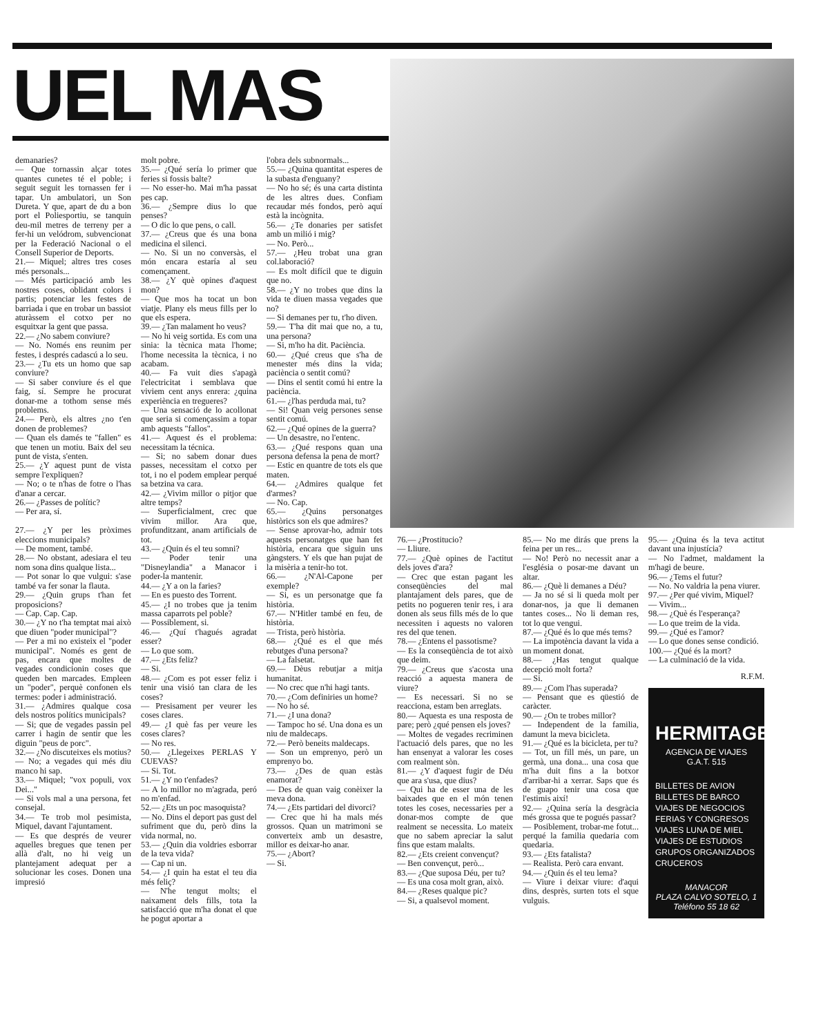UEL MAS
demanaries?
— Que tornassin alçar totes quantes cunetes té el poble; i seguit seguit les tornassen fer i tapar. Un ambulatori, un Son Dureta. Y que, apart de du a bon port el Poliesportiu, se tanquin deu-mil metres de terreny per a fer-hi un velódrom, subvencionat per la Federació Nacional o el Consell Superior de Deports.
21.— Miquel; altres tres coses més personals...
— Més participació amb les nostres coses, oblidant colors i partis; potenciar les festes de barriada i que en trobar un bassiot aturàssem el cotxo per no esquitxar la gent que passa.
22.— ¿No sabem conviure?
— No. Només ens reunim per festes, i després cadascú a lo seu.
23.— ¿Tu ets un homo que sap conviure?
— Si saber conviure és el que faig, sí. Sempre he procurat donar-me a tothom sense més problems.
24.— Però, els altres ¿no t'en donen de problemes?
— Quan els damés te "fallen" es que tenen un motiu. Baix del seu punt de vista, s'enten.
25.— ¿Y aquest punt de vista sempre l'expliquen?
— No; o te n'has de fotre o l'has d'anar a cercar.
26.— ¿Passes de polític?
— Per ara, sí.
27.— ¿Y per les pròximes eleccions municipals?
— De moment, també.
28.— No obstant, adesiara el teu nom sona dins qualque lista...
— Pot sonar lo que vulgui: s'ase també va fer sonar la flauta.
29.— ¿Quin grups t'han fet proposicions?
— Cap. Cap. Cap.
30.— ¿Y no t'ha temptat mai això que diuen "poder municipal"?
— Per a mi no existeix el "poder municipal". Només es gent de pas, encara que moltes de vegades condicionin coses que queden ben marcades. Empleen un "poder", perquè confonen els termes: poder i administració.
31.— ¿Admires qualque cosa dels nostros polítics municipals?
— Si; que de vegades passin pel carrer i hagin de sentir que les diguin "peus de porc".
32.— ¿No discuteixes els motius?
— No; a vegades qui més diu manco hi sap.
33.— Miquel; "vox populi, vox Dei..."
— Si vols mal a una persona, fet consejal.
34.— Te trob mol pesimista, Miquel, davant l'ajuntament.
— Es que després de veurer aquelles bregues que tenen per allà d'alt, no hi veig un plantejament adequat per a solucionar les coses. Donen una impresió
molt pobre.
35.— ¿Qué sería lo primer que feries si fossis balte?
— No esser-ho. Mai m'ha passat pes cap.
36.— ¿Sempre dius lo que penses?
— O dic lo que pens, o call.
37.— ¿Creus que és una bona medicina el silenci.
— No. Si un no conversàs, el món encara estaría al seu començament.
38.— ¿Y què opines d'aquest mon?
— Que mos ha tocat un bon viatje. Plany els meus fills per lo que els espera.
39.— ¿Tan malament ho veus?
— No hi veig sortida. Es com una sinia: la tècnica mata l'home; l'home necessita la tècnica, i no acabam.
40.— Fa vuit dies s'apagà l'electricitat i semblava que viviem cent anys enrera: ¿quina experiència en tregueres?
— Una sensació de lo acollonat que seria si començassim a topar amb aquests "fallos".
41.— Aquest és el problema: necessitam la técnica.
— Si; no sabem donar dues passes, necessitam el cotxo per tot, i no el podem emplear perqué sa betzina va cara.
42.— ¿Vivim millor o pitjor que altre temps?
— Superficialment, crec que vivim millor. Ara que, profunditzant, anam artificials de tot.
43.— ¿Quin és el teu somni?
— Poder tenir una "Disneylandia" a Manacor i poder-la mantenir.
44.— ¿Y a on la faries?
— En es puesto des Torrent.
45.— ¿I no trobes que ja tenim massa caparrots pel poble?
— Possiblement, si.
46.— ¿Quí t'hagués agradat esser?
— Lo que som.
47.— ¿Ets feliz?
— Si.
48.— ¿Com es pot esser feliz i tenir una visió tan clara de les coses?
— Presisament per veurer les coses clares.
49.— ¿I què fas per veure les coses clares?
— No res.
50.— ¿Llegeixes PERLAS Y CUEVAS?
— Si. Tot.
51.— ¿Y no t'enfades?
— A lo millor no m'agrada, peró no m'enfad.
52.— ¿Ets un poc masoquista?
— No. Dins el deport pas gust del sufriment que du, però dins la vida normal, no.
53.— ¿Quin dia voldries esborrar de la teva vida?
— Cap ni un.
54.— ¿I quin ha estat el teu dia més feliç?
— N'he tengut molts; el naixament dels fills, tota la satisfacció que m'ha donat el que he pogut aportar a
l'obra dels subnormals...
55.— ¿Quina quantitat esperes de la subasta d'enguany?
— No ho sé; és una carta distinta de les altres dues. Confiam recaudar més fondos, però aquí està la incògnita.
56.— ¿Te donaries per satisfet amb un milió i mig?
— No. Però...
57.— ¿Heu trobat una gran col.laboració?
— Es molt difícil que te diguin que no.
58.— ¿Y no trobes que dins la vida te diuen massa vegades que no?
— Si demanes per tu, t'ho diven.
59.— T'ha dit mai que no, a tu, una persona?
— Si, m'ho ha dit. Paciència.
60.— ¿Qué creus que s'ha de menester més dins la vida; paciència o sentit comú?
— Dins el sentit comú hi entre la paciència.
61.— ¿l'has perduda mai, tu?
— Si! Quan veig persones sense sentit comú.
62.— ¿Qué opines de la guerra?
— Un desastre, no l'entenc.
63.— ¿Qué respons quan una persona defensa la pena de mort?
— Estic en quantre de tots els que maten.
64.— ¿Admires qualque fet d'armes?
— No. Cap.
65.— ¿Quins personatges històrics son els que admires?
— Sense aprovar-ho, admir tots aquests personatges que han fet història, encara que siguin uns gàngsters. Y els que han pujat de la misèria a tenir-ho tot.
66.— ¿N'Al-Capone per exemple?
— Si, es un personatge que fa història.
67.— N'Hitler també en feu, de història.
— Trista, però història.
68.— ¿Qué es el que més rebutges d'una persona?
— La falsetat.
69.— Dèus rebutjar a mitja humanitat.
— No crec que n'hi hagi tants.
70.— ¿Com definiries un home?
— No ho sé.
71.— ¿I una dona?
— Tampoc ho sé. Una dona es un niu de maldecaps.
72.— Però beneits maldecaps.
— Son un emprenyo, però un emprenyo bo.
73.— ¿Des de quan estàs enamorat?
— Des de quan vaig conèixer la meva dona.
74.— ¿Ets partidari del divorci?
— Crec que hi ha mals més grossos. Quan un matrimoni se converteix amb un desastre, millor es deixar-ho anar.
75.— ¿Abort?
— Si.
76.— ¿Prostitucio?
— Lliure.
77.— ¿Què opines de l'actitut dels joves d'ara?
— Crec que estan pagant les conseqüències del mal plantajament dels pares, que de petits no pogueren tenir res, i ara donen als seus fills més de lo que necessiten i aquests no valoren res del que tenen.
78.— ¿Entens el passotisme?
— Es la conseqüència de tot això que deim.
79.— ¿Creus que s'acosta una reacció a aquesta manera de viure?
— Es necessari. Si no se reacciona, estam ben arreglats.
80.— Aquesta es una resposta de pare; però ¿qué pensen els joves?
— Moltes de vegades recriminen l'actuació dels pares, que no les han ensenyat a valorar les coses com realment sòn.
81.— ¿Y d'aquest fugir de Déu que ara s'usa, que dius?
— Qui ha de esser una de les baixades que en el món tenen totes les coses, necessaries per a donar-mos compte de que realment se necessita. Lo mateix que no sabem apreciar la salut fins que estam malalts.
82.— ¿Ets creient convençut?
— Ben convençut, però...
83.— ¿Que suposa Déu, per tu?
— Es una cosa molt gran, això.
84.— ¿Reses qualque pic?
— Si, a qualsevol moment.
85.— No me dirás que prens la feina per un res...
— No! Però no necessit anar a l'església o posar-me davant un altar.
86.— ¿Què li demanes a Déu?
— Ja no sé si li queda molt per donar-nos, ja que li demanen tantes coses... No li deman res, tot lo que vengui.
87.— ¿Qué és lo que més tems?
— La impotència davant la vida a un moment donat.
88.— ¿Has tengut qualque decepció molt forta?
— Si.
89.— ¿Com l'has superada?
— Pensant que es qüestió de caràcter.
90.— ¿On te trobes millor?
— Independent de la familia, damunt la meva bicicleta.
91.— ¿Qué es la bicicleta, per tu?
— Tot, un fill més, un pare, un germà, una dona... una cosa que m'ha duit fins a la botxor d'arribar-hi a xerrar. Saps que és de guapo tenir una cosa que l'estimis així!
92.— ¿Quina sería la desgràcia més grossa que te pogués passar?
— Posiblement, trobar-me fotut... perqué la familia quedaria com quedaria.
93.— ¿Ets fatalista?
— Realista. Però cara envant.
94.— ¿Quin és el teu lema?
— Viure i deixar viure: d'aqui dins, desprès, surten tots el sque vulguis.
95.— ¿Quina és la teva actitut davant una injustícia?
— No l'admet, maldament la m'hagi de beure.
96.— ¿Tems el futur?
— No. No valdria la pena viurer.
97.— ¿Per qué vivim, Miquel?
— Vivim...
98.— ¿Què és l'esperança?
— Lo que treim de la vida.
99.— ¿Qué es l'amor?
— Lo que dones sense condició.
100.— ¿Qué és la mort?
— La culminació de la vida.
R.F.M.
HERMITAGE
AGENCIA DE VIAJES
G.A.T. 515
BILLETES DE AVION
BILLETES DE BARCO
VIAJES DE NEGOCIOS
FERIAS Y CONGRESOS
VIAJES LUNA DE MIEL
VIAJES DE ESTUDIOS
GRUPOS ORGANIZADOS
CRUCEROS
MANACOR
PLAZA CALVO SOTELO, 1
Teléfono 55 18 62